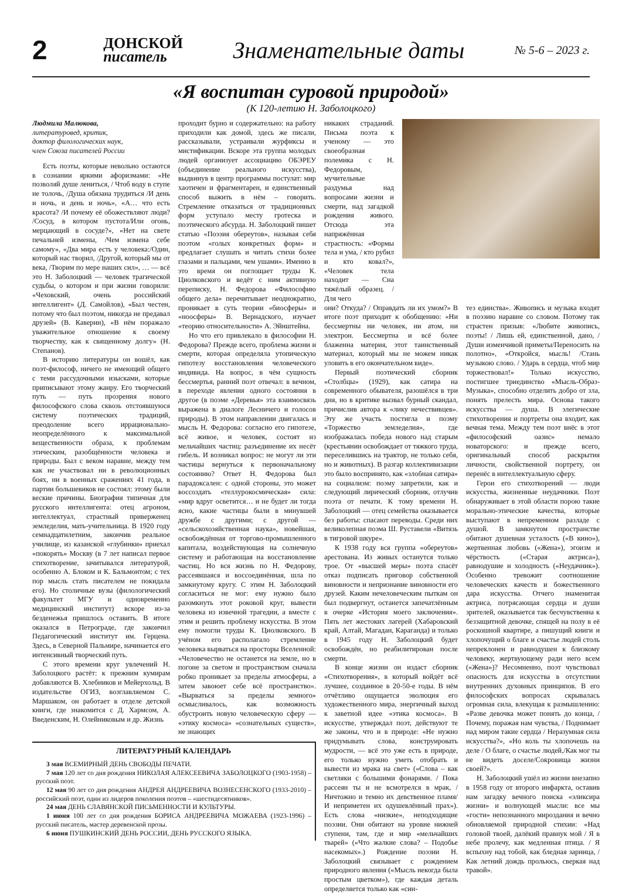2 ДОНСКОЙ
писатель Знаменательные даты № 5-6 – 2023 г.
«Я воспитан суровой природой»
(К 120-летию Н. Заболоцкого)
Людмила Малюкова,
литературовед, критик,
доктор филологических наук,
член Союза писателей России
Есть поэты, которые невольно остаются в сознании яркими афоризмами: «Не позволяй душе лениться, / Чтоб воду в ступе не толочь, /Душа обязана трудиться /И день и ночь, и день и ночь», «А… что есть красота? /И почему её обожествляют люди? /Сосуд, в котором пустота/Или огонь, мерцающий в сосуде?», «Нет на свете печальней измены, /Чем измена себе самому», «Два мира есть у человека:/Один, который нас творил, /Другой, который мы от века, /Творим по мере наших сил», … — всё это Н. Заболоцкий — человек трагической судьбы, о котором и при жизни говорили: «Чеховский, очень российский интеллигент» (Д. Самойлов), «Был честен, потому что был поэтом, никогда не предавал друзей» (В. Каверин), «В нём поражало уважительное отношение к своему творчеству, как к священному долгу» (Н. Степанов).
В историю литературы он вошёл, как поэт-философ, ничего не имеющий общего с теми рассудочными изысками, которые приписывают этому жанру. Его творческий путь — путь прозрения нового философского слова сквозь отстоявшуюся систему поэтических традиций, преодоление всего иррационально-неопределённого к максимальной вещественности образа, к проблемам этическим, разобщённости человека и природы. Был с веком наравне, между тем как не участвовал ни в революционных боях, ни в военных сражениях 41 года, в партии большевиков не состоял: этому были веские причины. Биография типичная для русского интеллигента: отец агроном, интеллектуал, страстный приверженец земледелия, мать-учительница. В 1920 году семнадцатилетним, закончив реальное училище, из казанской «глубинки» приехал «покорять» Москву (в 7 лет написал первое стихотворение, зачитывался литературой, особенно А. Блоком и К. Бальмонтом; с тех пор мысль стать писателем не покидала его). Но столичные вузы (филологический факультет МГУ и одновременно медицинский институт) вскоре из-за безденежья пришлось оставить. В итоге оказался в Петрограде, где закончил Педагогический институт им. Герцена. Здесь, в Северной Пальмире, начинается его интенсивный творческий путь.
С этого времени круг увлечений Н. Заболоцкого растёт: к прежним кумирам добавляются В. Хлебников и Мейерхольд. В издательстве ОГИЗ, возглавляемом С. Маршаком, он работает в отделе детской книги, где знакомится с Д. Хармсом, А. Введенским, Н. Олейниковым и др. Жизнь
проходит бурно и содержательно: на работу приходили как домой, здесь же писали, рассказывали, устраивали журфиксы и мистификации. Вскоре эта группа молодых людей организует ассоциацию ОБЭРЕУ (объединение реального искусства), выдвинув в центр программы постулат: мир хаотичен и фрагментарен, и единственный способ выжить в нём – говорить. Стремление отказаться от традиционных форм уступало месту гротеска и поэтического абсурда. Н. Заболоцкий пишет статью «Поэзия обереутов», называя себя поэтом «голых конкретных форм» и предлагает слушать и читать стихи более глазами и пальцами, чем ушами». Именно в это время он поглощает труды К. Циолковского и ведёт с ним активную переписку, Н. Федорова «Философию общего дела» перечитывает неоднократно, проникает в суть теории «биосферы» и «ноосферы» В. Вернадского, изучает «теорию относительности» А. Эйнштейна.
Но что его привлекало в философии Н. Федорова? Прежде всего, проблема жизни и смерти, которая определяла утопическую гипотезу восстановления человеческого индивида. На вопрос, в чём сущность бессмертья, ранний поэт отвечал: в вечном, в переходе явления одного состояния в другое (в поэме «Деревья» эта взаимосвязь выражена в диалоге Лесничего и голосов природы). В этом направлении двигалась и мысль Н. Федорова: согласно его гипотезе, всё живое, и человек, состоят из мельчайших частиц: разъединение их несёт гибель. И возникал вопрос: не могут ли эти частицы вернуться к первоначальному состоянию? Ответ Н. Федорова был парадоксален: с одной стороны, это может воссоздать «теллурокосмическая» сила: «мир вдруг осветится… и не будет ли тогда ясно, какие частицы были в минувшей дружбе с другими; с другой — «сельскохозяйственная наука», новейшая, освобождённая от торгово-промышленного капитала, воздействующая на солнечную систему и работающая на восстановление частиц. Но вся жизнь по Н. Федорову, рассеявшаяся и воссоединённая, шла по замкнутому кругу. С этим Н. Заболоцкий согласиться не мог: ему нужно было разомкнуть этот роковой круг, вывести человека из извечной трагедии, а вместе с этим и решить проблему искусства. В этом ему помогли труды К. Циолковского. В учёном его располагало стремление человека вырваться на просторы Вселенной: «Человечество не останется на земле, но в погоне за светом и пространством сначала робко проникает за пределы атмосферы, а затем завоюет себе всё пространство». «Вырваться за пределы земного» осмысливалось, как возможность обустроить новую человеческую сферу — «этику космоса» «сознательных существ», не знающих
ЛИТЕРАТУРНЫЙ КАЛЕНДАРЬ
3 мая ВСЕМИРНЫЙ ДЕНЬ СВОБОДЫ ПЕЧАТИ.
7 мая 120 лет со дня рождения НИКОЛАЯ АЛЕКСЕЕВИЧА ЗАБОЛОЦКОГО (1903-1958) – русский поэт.
12 мая 90 лет со дня рождения АНДРЕЯ АНДРЕЕВИЧА ВОЗНЕСЕНСКОГО (1933-2010) – российский поэт, один из лидеров поколения поэтов – «шестидесятников».
24 мая ДЕНЬ СЛАВЯНСКОЙ ПИСЬМЕННОСТИ И КУЛЬТУРЫ.
1 июня 100 лет со дня рождения БОРИСА АНДРЕЕВИЧА МОЖАЕВА (1923-1996) – русский писатель, мастер деревенской прозы.
6 июня ПУШКИНСКИЙ ДЕНЬ РОССИИ, ДЕНЬ РУССКОГО ЯЗЫКА.
никаких страданий. Письма поэта к ученому — это своеобразная полемика с Н. Федоровым, мучительные раздумья над вопросами жизни и смерти, над загадкой рождения живого. Отсюда эта напряжённая страстность: «Формы тела и ума, / кто рубил и кто ковал?», «Человек тела находит — Сна тяжёлый образец. / Для чего
они? Откуда? / Оправдать ли их умом?» В итоге поэт приходит к обобщению: «Ни бессмертны ни человек, ни атом, ни электрон. Бессмертна и всё более блаженна материя, этот таинственный материал, который мы не можем никак уловить в его окончательном виде».
Первый поэтический сборник «Столбцы» (1929), как сатира на современного обывателя, разошёлся в три дня, но в критике вызвал бурный скандал, причислив автора к «лику нечествивцев». Эту же участь постигла и поэму «Торжество земледелия», где изображалась победа нового над старым (крестьянин освобождает от тяжкого труда, переселившись на трактор, не только себя, но и животных). В разгар коллективизации это было воспринято, как «злобная сатира» на социализм: поэму запретили, как и следующий лирический сборник, отлучив поэта от печати. К тому времени Н. Заболоцкий — отец семейства оказывается без работы: спасают переводы. Среди них великолепная поэма Ш. Руставели «Витязь в тигровой шкуре».
К 1938 году вся группа «обереутов» арестована. Из живых останутся только трое. От «высшей меры» поэта спасёт отказ подписать приговор собственной виновности и непризнание виновности его друзей. Каким нечеловеческим пыткам он был подвергнут, останется запечатлённым в очерке «История моего заключения». Пять лет жестоких лагерей (Хабаровский край, Алтай, Магадан, Караганда) и только в 1945 году Н. Заболоцкий будет освобождён, но реабилитирован после смерти.
В конце жизни он издаст сборник «Стихотворения», в который войдёт всё лучшее, созданное в 20-50-е годы. В нём отчётливо ощущается эволюция его художественного мира, энергичный выход к заветной идее «этика космоса». В искусстве, утверждал поэт, действуют те же законы, что и в природе: «Не нужно придумывать слова, конструировать мудрости, — всё это уже есть в природе, его только нужно уметь отобрать и вывести из мрака на свет» («Слова – как светляки с большими фонарями. / Пока рассеян ты и не всмотрелся в мрак, /Ничтожно и темно их девственное пламя/ И неприметен их одушевлённый прах»). Есть слова «низкие», неподходящие поэзии. Они обитают на уровне нижней ступени, там, где и мир «мельчайших тварей» («Что жалкие слова? – Подобье насекомых».) Рождение поэзии Н. Заболоцкий связывает с рождением природного явления («Мысль некогда была простым цветком»), где каждая деталь определяется только как «син-
тез единства». Живопись и музыка входят в поэзию наравне со словом. Потому так страстен призыв: «Любите живопись, поэты! / Лишь ей, единственной, дано, / Души изменчивой приметы/Переносить на полотно», «Откройся, мысль! /Стань музыкою слово. / Ударь в сердца, чтоб мир торжествовал!» Только искусство, постигшее триединство «Мысль-Образ-Музыка», способно отделить добро от зла, понять прелесть мира. Основа такого искусства — душа. В элегические стихотворения и портреты она входит, как вечная тема. Между тем поэт внёс в этот «философский оазис» немало новаторского: и прежде всего, оригинальный способ раскрытия личности, свойственной портрету, он перенёс в интеллектуальную сферу.
Герои его стихотворений — люди искусства, жизненные неудачники. Поэт обнаруживает в этой области порою такие морально-этические качества, которые выступают в непременном разладе с душой. В замкнутом пространстве обитают душевная усталость («В кино»), жертвенная любовь («Жена»), эгоизм и чёрствость («Старая актриса»), равнодушие и холодность («Неудачник»). Особенно тревожит соотношение человеческих качеств и божественного дара искусства. Отчего знаменитая актриса, потрясающая сердца и души зрителей, оказывается так бесчувственна к беззащитной девочке, спящей на полу в её роскошной квартире, а пишущий книги и хлопочущий о благе и счастье людей столь непреклонен и равнодушен к близкому человеку, жертвующему ради него всем («Жена»)? Несомненно, поэт чувствовал опасность для искусства в отсутствии внутренних духовных принципов. В его философских вопросах скрывалась огромная сила, влекущая к размышлению: «Разве девочка может понять до конца, / Почему, поражая нам чувства, / Поднимает над миром такие сердца / Неразумная сила искусства?», «Но коль ты хлопочешь на деле / О благе, о счастье людей,/Как мог ты не видеть доселе/Сокровища жизни своей?».
Н. Заболоцкий ушёл из жизни внезапно в 1958 году от второго инфаркта, оставив нам загадку вечного поиска «эликсира жизни» и волнующей мысли: все мы «гости» непознанного мироздания и вечно обновляемой природной стихии: «Над головой твоей, далёкий правнук мой / Я в небе пролечу, как медленная птица. / Я вспыхну над тобой, как бледная зарница, / Как летний дождь прольюсь, сверкая над травой».